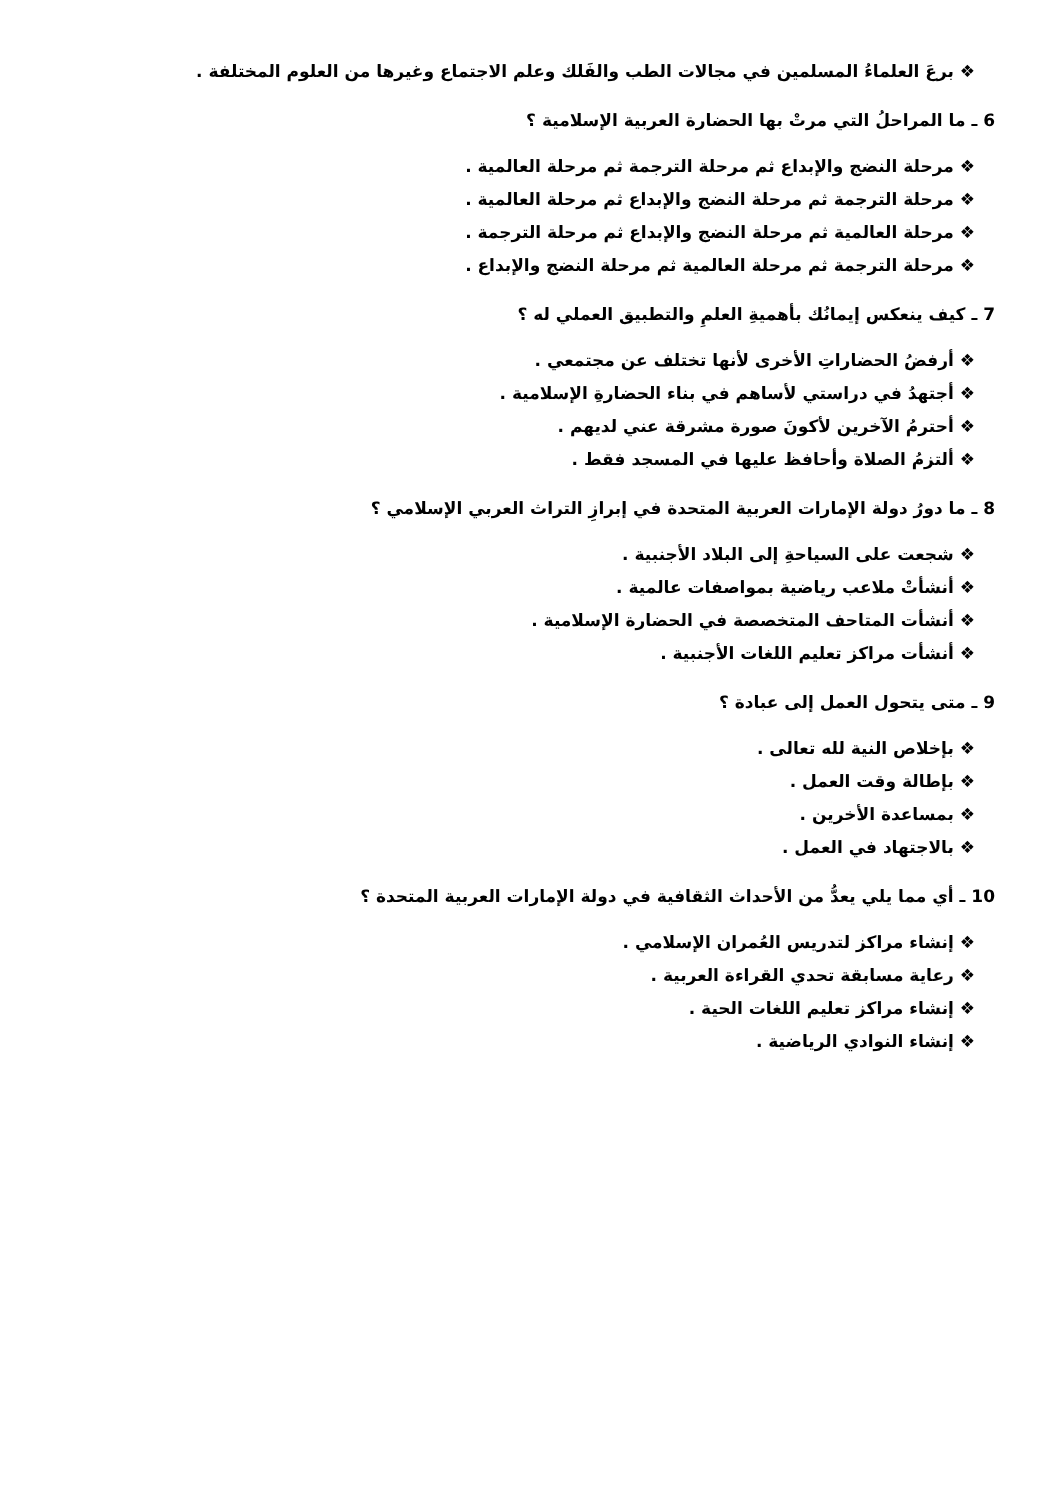❖ برعَ العلماءُ المسلمين في مجالات الطب والفَلك وعلم الاجتماع وغيرها من العلوم المختلفة .
6 ـ ما المراحلُ التي مرتْ بها الحضارة العربية الإسلامية ؟
❖ مرحلة النضج والإبداع ثم مرحلة الترجمة ثم مرحلة العالمية .
❖ مرحلة الترجمة ثم مرحلة النضج والإبداع ثم مرحلة العالمية .
❖ مرحلة العالمية ثم مرحلة النضج والإبداع ثم مرحلة الترجمة .
❖ مرحلة الترجمة ثم مرحلة العالمية ثم مرحلة النضج والإبداع .
7 ـ كيف ينعكس إيمانُك بأهميةِ العلمِ والتطبيق العملي له ؟
❖ أرفضُ الحضاراتِ الأخرى لأنها تختلف عن مجتمعي .
❖ أجتهدُ في دراستي لأساهم في بناء الحضارةِ الإسلامية .
❖ أحترمُ الآخرين لأكونَ صورة مشرقة عني لديهم .
❖ ألتزمُ الصلاة وأحافظ عليها في المسجد فقط .
8 ـ ما دورُ دولة الإمارات العربية المتحدة في إبرازِ التراث العربي الإسلامي ؟
❖ شجعت على السياحةِ إلى البلاد الأجنبية .
❖ أنشأتْ ملاعب رياضية بمواصفات عالمية .
❖ أنشأت المتاحف المتخصصة في الحضارة الإسلامية .
❖ أنشأت مراكز تعليم اللغات الأجنبية .
9 ـ متى يتحول العمل إلى عبادة ؟
❖ بإخلاص النية لله تعالى .
❖ بإطالة وقت العمل .
❖ بمساعدة الأخرين .
❖ بالاجتهاد في العمل .
10 ـ أي مما يلي يعدُّ من الأحداث الثقافية في دولة الإمارات العربية المتحدة ؟
❖ إنشاء مراكز لتدريس العُمران الإسلامي .
❖ رعاية مسابقة تحدي القراءة العربية .
❖ إنشاء مراكز تعليم اللغات الحية .
❖ إنشاء النوادي الرياضية .